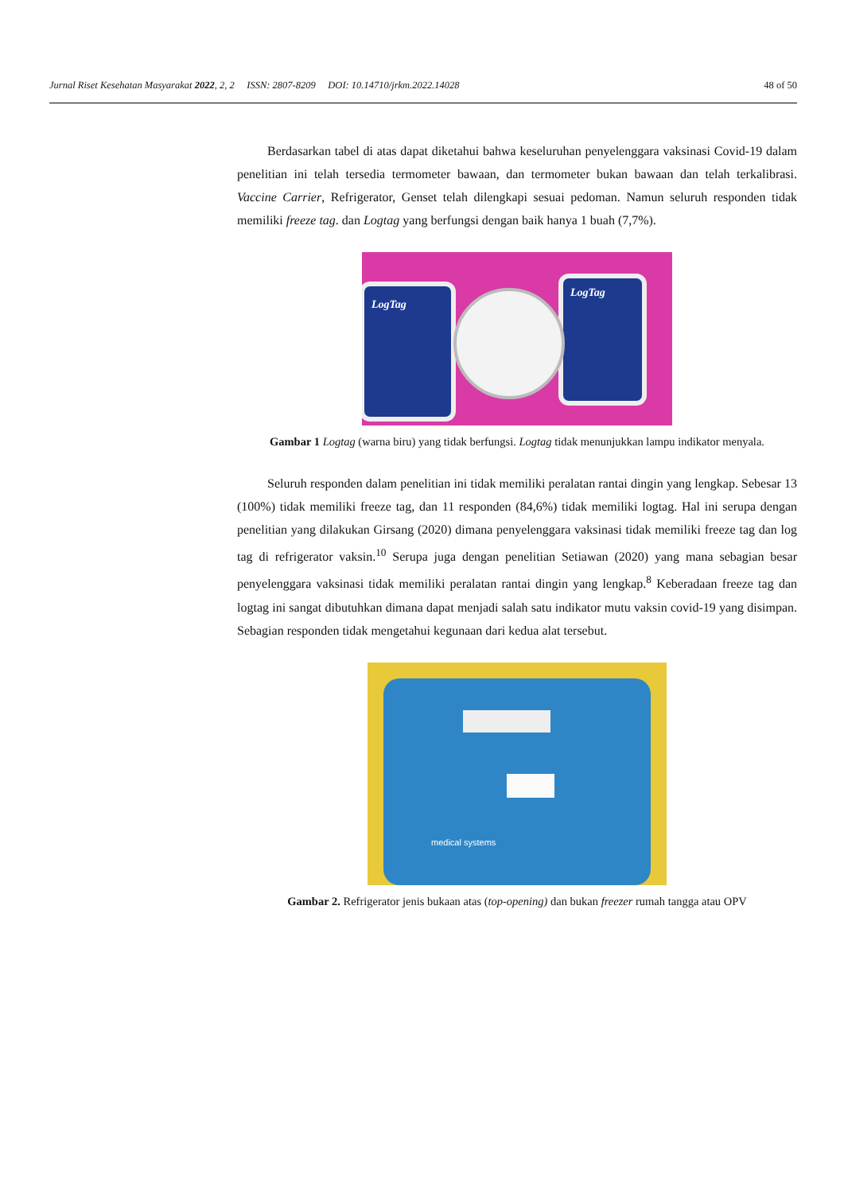Jurnal Riset Kesehatan Masyarakat 2022, 2, 2 ISSN: 2807-8209 DOI: 10.14710/jrkm.2022.14028 48 of 50
Berdasarkan tabel di atas dapat diketahui bahwa keseluruhan penyelenggara vaksinasi Covid-19 dalam penelitian ini telah tersedia termometer bawaan, dan termometer bukan bawaan dan telah terkalibrasi. Vaccine Carrier, Refrigerator, Genset telah dilengkapi sesuai pedoman. Namun seluruh responden tidak memiliki freeze tag. dan Logtag yang berfungsi dengan baik hanya 1 buah (7,7%).
LogTag
LogTag
Gambar 1 Logtag (warna biru) yang tidak berfungsi. Logtag tidak menunjukkan lampu indikator menyala.
Seluruh responden dalam penelitian ini tidak memiliki peralatan rantai dingin yang lengkap. Sebesar 13 (100%) tidak memiliki freeze tag, dan 11 responden (84,6%) tidak memiliki logtag. Hal ini serupa dengan penelitian yang dilakukan Girsang (2020) dimana penyelenggara vaksinasi tidak memiliki freeze tag dan log tag di refrigerator vaksin.<sup>10</sup> Serupa juga dengan penelitian Setiawan (2020) yang mana sebagian besar penyelenggara vaksinasi tidak memiliki peralatan rantai dingin yang lengkap.<sup>8</sup> Keberadaan freeze tag dan logtag ini sangat dibutuhkan dimana dapat menjadi salah satu indikator mutu vaksin covid-19 yang disimpan. Sebagian responden tidak mengetahui kegunaan dari kedua alat tersebut.
medical systems
Gambar 2. Refrigerator jenis bukaan atas (top-opening) dan bukan freezer rumah tangga atau OPV